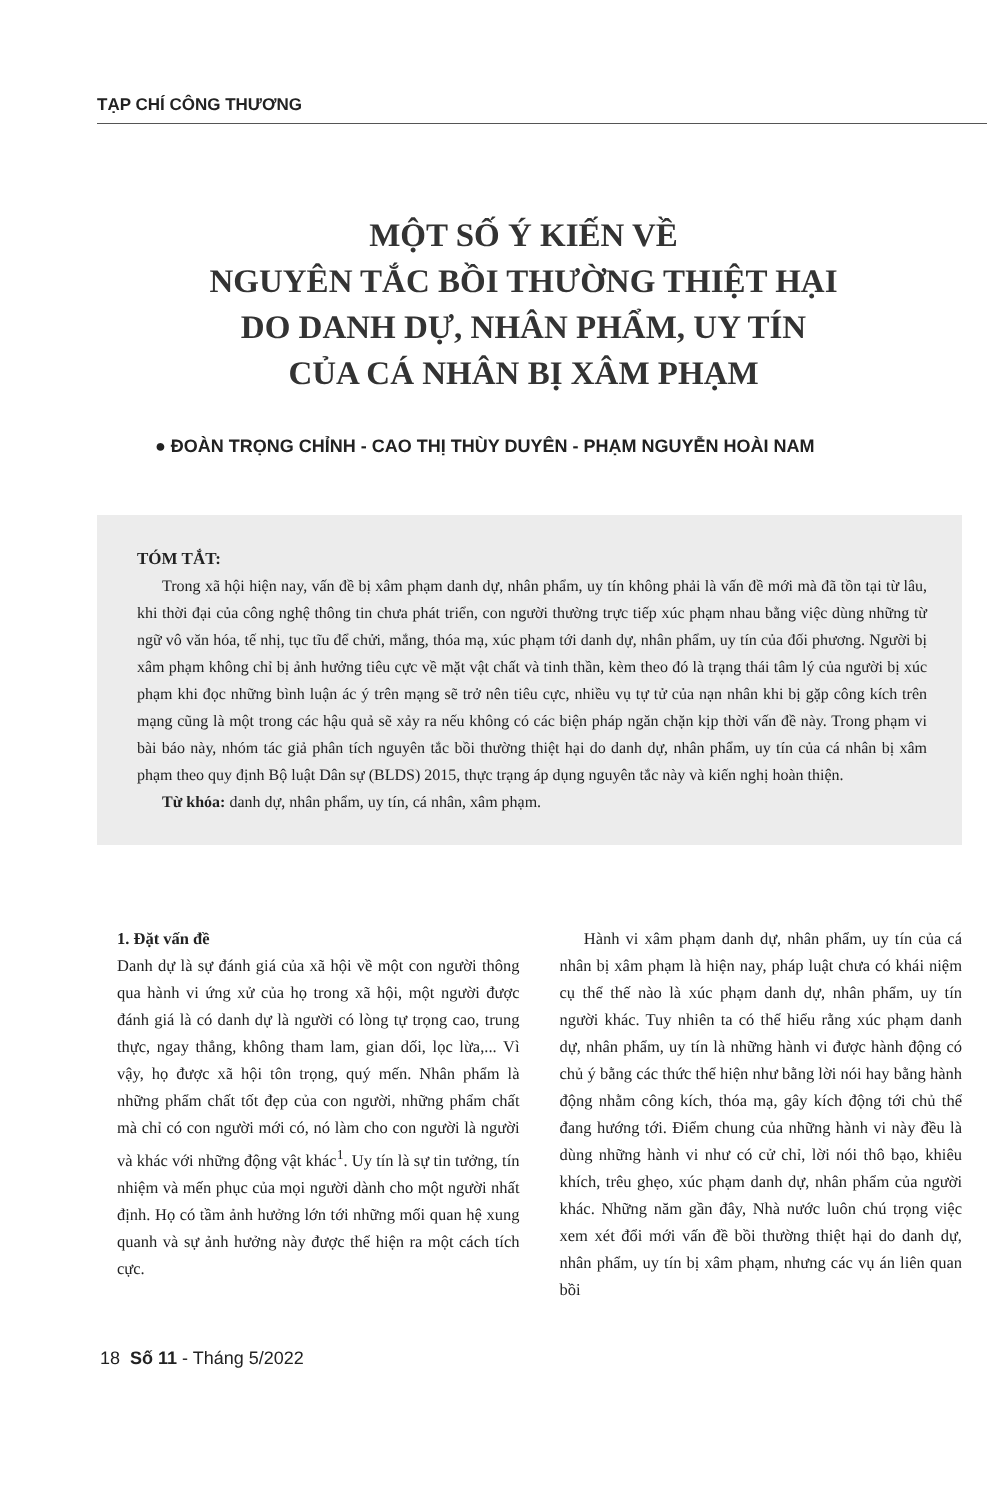TẠP CHÍ CÔNG THƯƠNG
MỘT SỐ Ý KIẾN VỀ
NGUYÊN TẮC BỒI THƯỜNG THIỆT HẠI
DO DANH DỰ, NHÂN PHẨM, UY TÍN
CỦA CÁ NHÂN BỊ XÂM PHẠM
● ĐOÀN TRỌNG CHỈNH - CAO THỊ THÙY DUYÊN - PHẠM NGUYỄN HOÀI NAM
TÓM TẮT:
Trong xã hội hiện nay, vấn đề bị xâm phạm danh dự, nhân phẩm, uy tín không phải là vấn đề mới mà đã tồn tại từ lâu, khi thời đại của công nghệ thông tin chưa phát triển, con người thường trực tiếp xúc phạm nhau bằng việc dùng những từ ngữ vô văn hóa, tế nhị, tục tĩu để chửi, mắng, thóa mạ, xúc phạm tới danh dự, nhân phẩm, uy tín của đối phương. Người bị xâm phạm không chỉ bị ảnh hưởng tiêu cực về mặt vật chất và tinh thần, kèm theo đó là trạng thái tâm lý của người bị xúc phạm khi đọc những bình luận ác ý trên mạng sẽ trở nên tiêu cực, nhiều vụ tự tử của nạn nhân khi bị gặp công kích trên mạng cũng là một trong các hậu quả sẽ xảy ra nếu không có các biện pháp ngăn chặn kịp thời vấn đề này. Trong phạm vi bài báo này, nhóm tác giả phân tích nguyên tắc bồi thường thiệt hại do danh dự, nhân phẩm, uy tín của cá nhân bị xâm phạm theo quy định Bộ luật Dân sự (BLDS) 2015, thực trạng áp dụng nguyên tắc này và kiến nghị hoàn thiện.
Từ khóa: danh dự, nhân phẩm, uy tín, cá nhân, xâm phạm.
1. Đặt vấn đề
Danh dự là sự đánh giá của xã hội về một con người thông qua hành vi ứng xử của họ trong xã hội, một người được đánh giá là có danh dự là người có lòng tự trọng cao, trung thực, ngay thẳng, không tham lam, gian dối, lọc lừa,... Vì vậy, họ được xã hội tôn trọng, quý mến. Nhân phẩm là những phẩm chất tốt đẹp của con người, những phẩm chất mà chỉ có con người mới có, nó làm cho con người là người và khác với những động vật khác<sup>1</sup>. Uy tín là sự tin tưởng, tín nhiệm và mến phục của mọi người dành cho một người nhất định. Họ có tầm ảnh hưởng lớn tới những mối quan hệ xung quanh và sự ảnh hưởng này được thể hiện ra một cách tích cực.
Hành vi xâm phạm danh dự, nhân phẩm, uy tín của cá nhân bị xâm phạm là hiện nay, pháp luật chưa có khái niệm cụ thể thế nào là xúc phạm danh dự, nhân phẩm, uy tín người khác. Tuy nhiên ta có thể hiểu rằng xúc phạm danh dự, nhân phẩm, uy tín là những hành vi được hành động có chủ ý bằng các thức thể hiện như bằng lời nói hay bằng hành động nhằm công kích, thóa mạ, gây kích động tới chủ thể đang hướng tới. Điểm chung của những hành vi này đều là dùng những hành vi như có cử chỉ, lời nói thô bạo, khiêu khích, trêu ghẹo, xúc phạm danh dự, nhân phẩm của người khác. Những năm gần đây, Nhà nước luôn chú trọng việc xem xét đổi mới vấn đề bồi thường thiệt hại do danh dự, nhân phẩm, uy tín bị xâm phạm, nhưng các vụ án liên quan bồi
18 Số 11 - Tháng 5/2022